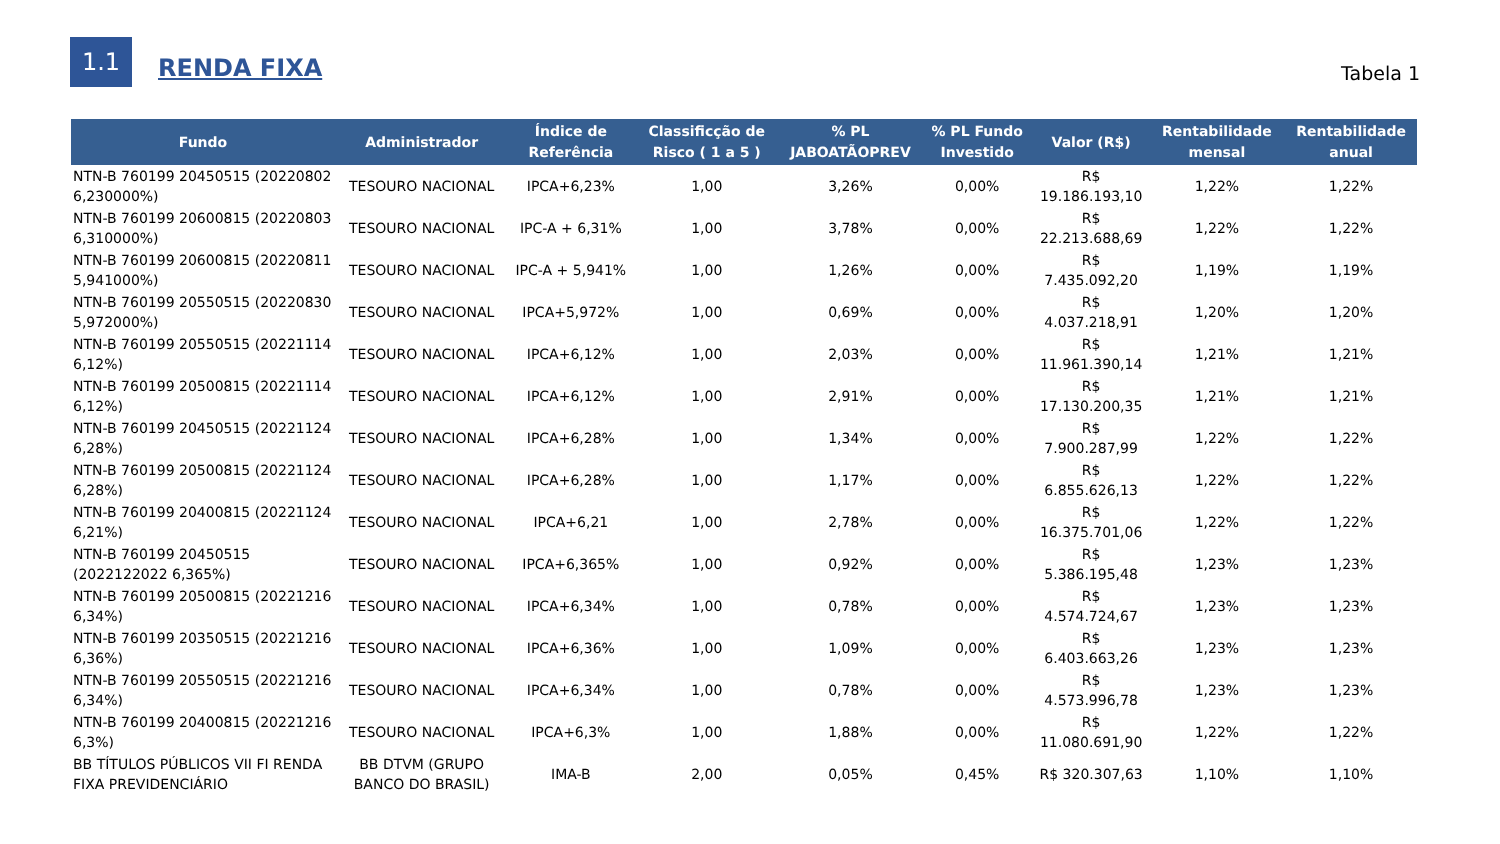1.1
RENDA FIXA
Tabela 1
| Fundo | Administrador | Índice de Referência | Classificção de Risco ( 1 a 5 ) | % PL JABOATÃOPREV | % PL Fundo Investido | Valor (R$) | Rentabilidade mensal | Rentabilidade anual |
| --- | --- | --- | --- | --- | --- | --- | --- | --- |
| NTN-B 760199 20450515 (20220802 6,230000%) | TESOURO NACIONAL | IPCA+6,23% | 1,00 | 3,26% | 0,00% | R$ 19.186.193,10 | 1,22% | 1,22% |
| NTN-B 760199 20600815 (20220803 6,310000%) | TESOURO NACIONAL | IPC-A + 6,31% | 1,00 | 3,78% | 0,00% | R$ 22.213.688,69 | 1,22% | 1,22% |
| NTN-B 760199 20600815 (20220811 5,941000%) | TESOURO NACIONAL | IPC-A + 5,941% | 1,00 | 1,26% | 0,00% | R$ 7.435.092,20 | 1,19% | 1,19% |
| NTN-B 760199 20550515 (20220830 5,972000%) | TESOURO NACIONAL | IPCA+5,972% | 1,00 | 0,69% | 0,00% | R$ 4.037.218,91 | 1,20% | 1,20% |
| NTN-B 760199 20550515 (20221114 6,12%) | TESOURO NACIONAL | IPCA+6,12% | 1,00 | 2,03% | 0,00% | R$ 11.961.390,14 | 1,21% | 1,21% |
| NTN-B 760199 20500815 (20221114 6,12%) | TESOURO NACIONAL | IPCA+6,12% | 1,00 | 2,91% | 0,00% | R$ 17.130.200,35 | 1,21% | 1,21% |
| NTN-B 760199 20450515 (20221124 6,28%) | TESOURO NACIONAL | IPCA+6,28% | 1,00 | 1,34% | 0,00% | R$ 7.900.287,99 | 1,22% | 1,22% |
| NTN-B 760199 20500815 (20221124 6,28%) | TESOURO NACIONAL | IPCA+6,28% | 1,00 | 1,17% | 0,00% | R$ 6.855.626,13 | 1,22% | 1,22% |
| NTN-B 760199 20400815 (20221124 6,21%) | TESOURO NACIONAL | IPCA+6,21 | 1,00 | 2,78% | 0,00% | R$ 16.375.701,06 | 1,22% | 1,22% |
| NTN-B 760199 20450515 (2022122022 6,365%) | TESOURO NACIONAL | IPCA+6,365% | 1,00 | 0,92% | 0,00% | R$ 5.386.195,48 | 1,23% | 1,23% |
| NTN-B 760199 20500815 (20221216 6,34%) | TESOURO NACIONAL | IPCA+6,34% | 1,00 | 0,78% | 0,00% | R$ 4.574.724,67 | 1,23% | 1,23% |
| NTN-B 760199 20350515 (20221216 6,36%) | TESOURO NACIONAL | IPCA+6,36% | 1,00 | 1,09% | 0,00% | R$ 6.403.663,26 | 1,23% | 1,23% |
| NTN-B 760199 20550515 (20221216 6,34%) | TESOURO NACIONAL | IPCA+6,34% | 1,00 | 0,78% | 0,00% | R$ 4.573.996,78 | 1,23% | 1,23% |
| NTN-B 760199 20400815 (20221216 6,3%) | TESOURO NACIONAL | IPCA+6,3% | 1,00 | 1,88% | 0,00% | R$ 11.080.691,90 | 1,22% | 1,22% |
| BB TÍTULOS PÚBLICOS VII FI RENDA FIXA PREVIDENCIÁRIO | BB DTVM (GRUPO BANCO DO BRASIL) | IMA-B | 2,00 | 0,05% | 0,45% | R$ 320.307,63 | 1,10% | 1,10% |